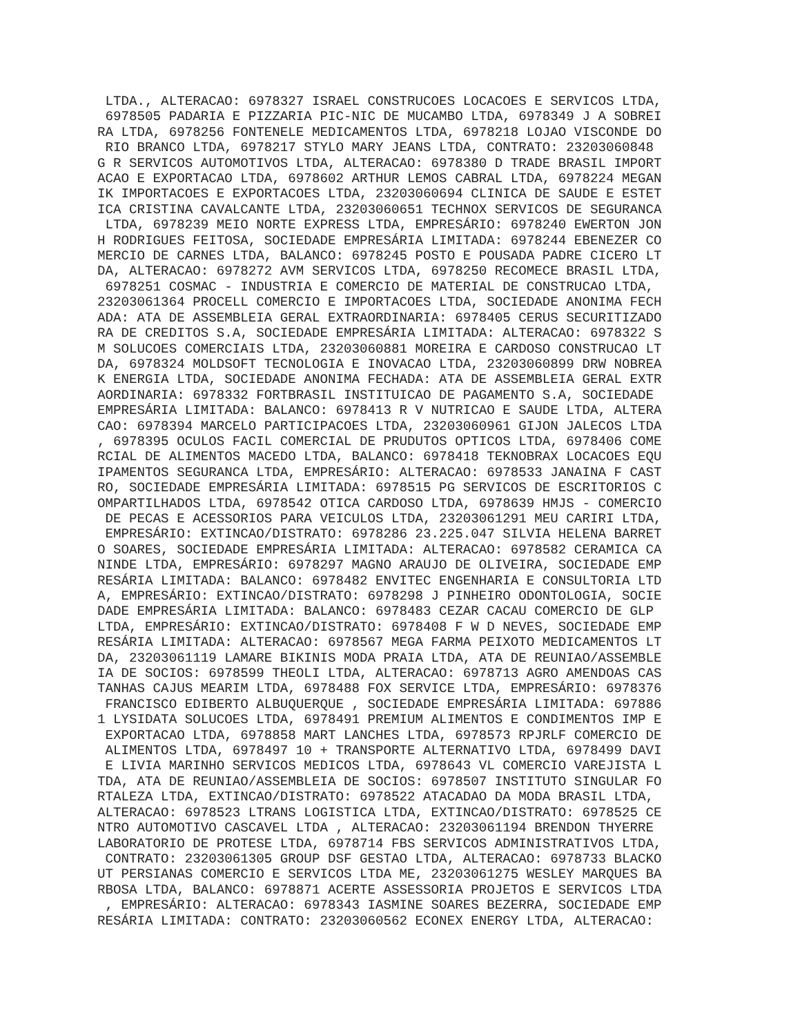LTDA., ALTERACAO: 6978327 ISRAEL CONSTRUCOES LOCACOES E SERVICOS LTDA,
 6978505 PADARIA E PIZZARIA PIC-NIC DE MUCAMBO LTDA, 6978349 J A SOBREI
RA LTDA, 6978256 FONTENELE MEDICAMENTOS LTDA, 6978218 LOJAO VISCONDE DO
 RIO BRANCO LTDA, 6978217 STYLO MARY JEANS LTDA, CONTRATO: 23203060848
G R SERVICOS AUTOMOTIVOS LTDA, ALTERACAO: 6978380 D TRADE BRASIL IMPORT
ACAO E EXPORTACAO LTDA, 6978602 ARTHUR LEMOS CABRAL LTDA, 6978224 MEGAN
IK IMPORTACOES E EXPORTACOES LTDA, 23203060694 CLINICA DE SAUDE E ESTET
ICA CRISTINA CAVALCANTE LTDA, 23203060651 TECHNOX SERVICOS DE SEGURANCA
 LTDA, 6978239 MEIO NORTE EXPRESS LTDA, EMPRESÁRIO: 6978240 EWERTON JON
H RODRIGUES FEITOSA, SOCIEDADE EMPRESÁRIA LIMITADA: 6978244 EBENEZER CO
MERCIO DE CARNES LTDA, BALANCO: 6978245 POSTO E POUSADA PADRE CICERO LT
DA, ALTERACAO: 6978272 AVM SERVICOS LTDA, 6978250 RECOMECE BRASIL LTDA,
 6978251 COSMAC - INDUSTRIA E COMERCIO DE MATERIAL DE CONSTRUCAO LTDA,
23203061364 PROCELL COMERCIO E IMPORTACOES LTDA, SOCIEDADE ANONIMA FECH
ADA: ATA DE ASSEMBLEIA GERAL EXTRAORDINARIA: 6978405 CERUS SECURITIZADO
RA DE CREDITOS S.A, SOCIEDADE EMPRESÁRIA LIMITADA: ALTERACAO: 6978322 S
M SOLUCOES COMERCIAIS LTDA, 23203060881 MOREIRA E CARDOSO CONSTRUCAO LT
DA, 6978324 MOLDSOFT TECNOLOGIA E INOVACAO LTDA, 23203060899 DRW NOBREA
K ENERGIA LTDA, SOCIEDADE ANONIMA FECHADA: ATA DE ASSEMBLEIA GERAL EXTR
AORDINARIA: 6978332 FORTBRASIL INSTITUICAO DE PAGAMENTO S.A, SOCIEDADE
EMPRESÁRIA LIMITADA: BALANCO: 6978413 R V NUTRICAO E SAUDE LTDA, ALTERA
CAO: 6978394 MARCELO PARTICIPACOES LTDA, 23203060961 GIJON JALECOS LTDA
, 6978395 OCULOS FACIL COMERCIAL DE PRUDUTOS OPTICOS LTDA, 6978406 COME
RCIAL DE ALIMENTOS MACEDO LTDA, BALANCO: 6978418 TEKNOBRAX LOCACOES EQU
IPAMENTOS SEGURANCA LTDA, EMPRESÁRIO: ALTERACAO: 6978533 JANAINA F CAST
RO, SOCIEDADE EMPRESÁRIA LIMITADA: 6978515 PG SERVICOS DE ESCRITORIOS C
OMPARTILHADOS LTDA, 6978542 OTICA CARDOSO LTDA, 6978639 HMJS - COMERCIO
 DE PECAS E ACESSORIOS PARA VEICULOS LTDA, 23203061291 MEU CARIRI LTDA,
 EMPRESÁRIO: EXTINCAO/DISTRATO: 6978286 23.225.047 SILVIA HELENA BARRET
O SOARES, SOCIEDADE EMPRESÁRIA LIMITADA: ALTERACAO: 6978582 CERAMICA CA
NINDE LTDA, EMPRESÁRIO: 6978297 MAGNO ARAUJO DE OLIVEIRA, SOCIEDADE EMP
RESÁRIA LIMITADA: BALANCO: 6978482 ENVITEC ENGENHARIA E CONSULTORIA LTD
A, EMPRESÁRIO: EXTINCAO/DISTRATO: 6978298 J PINHEIRO ODONTOLOGIA, SOCIE
DADE EMPRESÁRIA LIMITADA: BALANCO: 6978483 CEZAR CACAU COMERCIO DE GLP
LTDA, EMPRESÁRIO: EXTINCAO/DISTRATO: 6978408 F W D NEVES, SOCIEDADE EMP
RESÁRIA LIMITADA: ALTERACAO: 6978567 MEGA FARMA PEIXOTO MEDICAMENTOS LT
DA, 23203061119 LAMARE BIKINIS MODA PRAIA LTDA, ATA DE REUNIAO/ASSEMBLE
IA DE SOCIOS: 6978599 THEOLI LTDA, ALTERACAO: 6978713 AGRO AMENDOAS CAS
TANHAS CAJUS MEARIM LTDA, 6978488 FOX SERVICE LTDA, EMPRESÁRIO: 6978376
 FRANCISCO EDIBERTO ALBUQUERQUE , SOCIEDADE EMPRESÁRIA LIMITADA: 697886
1 LYSIDATA SOLUCOES LTDA, 6978491 PREMIUM ALIMENTOS E CONDIMENTOS IMP E
 EXPORTACAO LTDA, 6978858 MART LANCHES LTDA, 6978573 RPJRLF COMERCIO DE
 ALIMENTOS LTDA, 6978497 10 + TRANSPORTE ALTERNATIVO LTDA, 6978499 DAVI
 E LIVIA MARINHO SERVICOS MEDICOS LTDA, 6978643 VL COMERCIO VAREJISTA L
TDA, ATA DE REUNIAO/ASSEMBLEIA DE SOCIOS: 6978507 INSTITUTO SINGULAR FO
RTALEZA LTDA, EXTINCAO/DISTRATO: 6978522 ATACADAO DA MODA BRASIL LTDA,
ALTERACAO: 6978523 LTRANS LOGISTICA LTDA, EXTINCAO/DISTRATO: 6978525 CE
NTRO AUTOMOTIVO CASCAVEL LTDA , ALTERACAO: 23203061194 BRENDON THYERRE
LABORATORIO DE PROTESE LTDA, 6978714 FBS SERVICOS ADMINISTRATIVOS LTDA,
 CONTRATO: 23203061305 GROUP DSF GESTAO LTDA, ALTERACAO: 6978733 BLACKO
UT PERSIANAS COMERCIO E SERVICOS LTDA ME, 23203061275 WESLEY MARQUES BA
RBOSA LTDA, BALANCO: 6978871 ACERTE ASSESSORIA PROJETOS E SERVICOS LTDA
 , EMPRESÁRIO: ALTERACAO: 6978343 IASMINE SOARES BEZERRA, SOCIEDADE EMP
RESÁRIA LIMITADA: CONTRATO: 23203060562 ECONEX ENERGY LTDA, ALTERACAO: